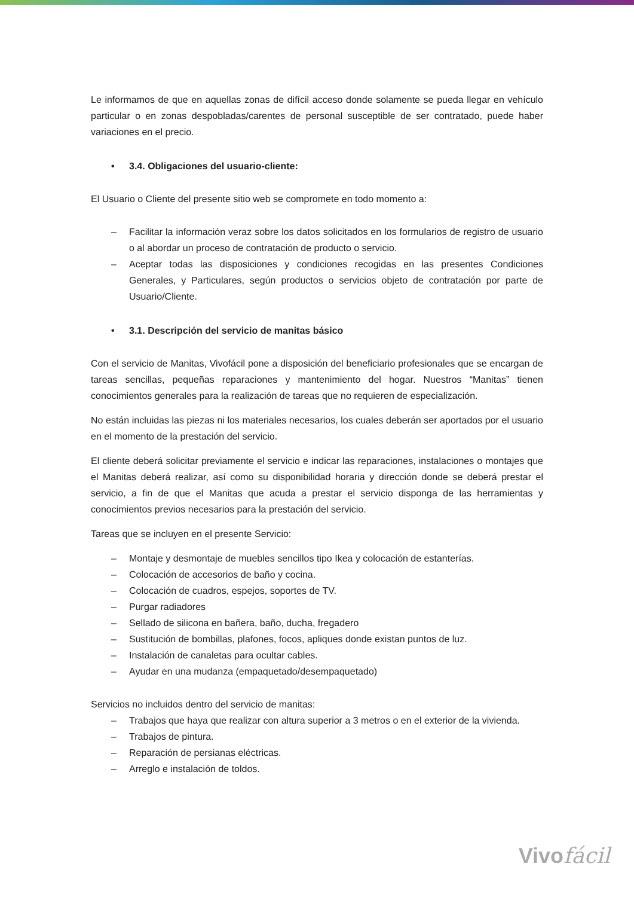Le informamos de que en aquellas zonas de difícil acceso donde solamente se pueda llegar en vehículo particular o en zonas despobladas/carentes de personal susceptible de ser contratado, puede haber variaciones en el precio.
• 3.4. Obligaciones del usuario-cliente:
El Usuario o Cliente del presente sitio web se compromete en todo momento a:
– Facilitar la información veraz sobre los datos solicitados en los formularios de registro de usuario o al abordar un proceso de contratación de producto o servicio.
– Aceptar todas las disposiciones y condiciones recogidas en las presentes Condiciones Generales, y Particulares, según productos o servicios objeto de contratación por parte de Usuario/Cliente.
• 3.1. Descripción del servicio de manitas básico
Con el servicio de Manitas, Vivofácil pone a disposición del beneficiario profesionales que se encargan de tareas sencillas, pequeñas reparaciones y mantenimiento del hogar. Nuestros “Manitas” tienen conocimientos generales para la realización de tareas que no requieren de especialización.
No están incluidas las piezas ni los materiales necesarios, los cuales deberán ser aportados por el usuario en el momento de la prestación del servicio.
El cliente deberá solicitar previamente el servicio e indicar las reparaciones, instalaciones o montajes que el Manitas deberá realizar, así como su disponibilidad horaria y dirección donde se deberá prestar el servicio, a fin de que el Manitas que acuda a prestar el servicio disponga de las herramientas y conocimientos previos necesarios para la prestación del servicio.
Tareas que se incluyen en el presente Servicio:
– Montaje y desmontaje de muebles sencillos tipo Ikea y colocación de estanterías.
– Colocación de accesorios de baño y cocina.
– Colocación de cuadros, espejos, soportes de TV.
– Purgar radiadores
– Sellado de silicona en bañera, baño, ducha, fregadero
– Sustitución de bombillas, plafones, focos, apliques donde existan puntos de luz.
– Instalación de canaletas para ocultar cables.
– Ayudar en una mudanza (empaquetado/desempaquetado)
Servicios no incluidos dentro del servicio de manitas:
– Trabajos que haya que realizar con altura superior a 3 metros o en el exterior de la vivienda.
– Trabajos de pintura.
– Reparación de persianas eléctricas.
– Arreglo e instalación de toldos.
Vivofácil